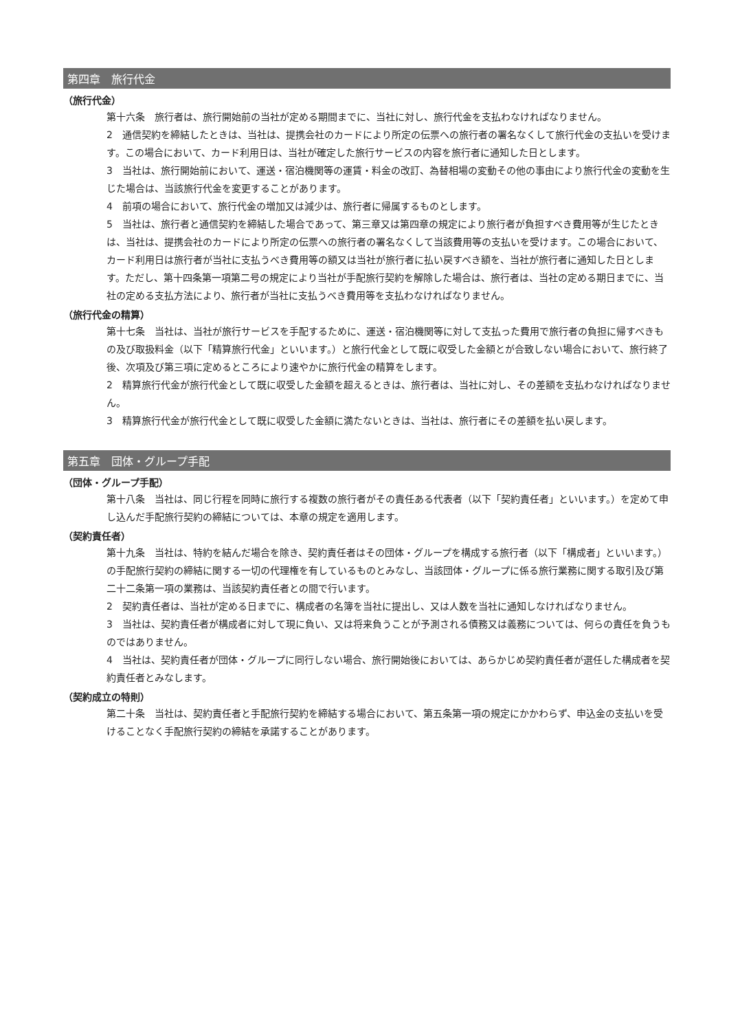第四章　旅行代金
（旅行代金）
第十六条　旅行者は、旅行開始前の当社が定める期間までに、当社に対し、旅行代金を支払わなければなりません。
2　通信契約を締結したときは、当社は、提携会社のカードにより所定の伝票への旅行者の署名なくして旅行代金の支払いを受けます。この場合において、カード利用日は、当社が確定した旅行サービスの内容を旅行者に通知した日とします。
3　当社は、旅行開始前において、運送・宿泊機関等の運賃・料金の改訂、為替相場の変動その他の事由により旅行代金の変動を生じた場合は、当該旅行代金を変更することがあります。
4　前項の場合において、旅行代金の増加又は減少は、旅行者に帰属するものとします。
5　当社は、旅行者と通信契約を締結した場合であって、第三章又は第四章の規定により旅行者が負担すべき費用等が生じたときは、当社は、提携会社のカードにより所定の伝票への旅行者の署名なくして当該費用等の支払いを受けます。この場合において、カード利用日は旅行者が当社に支払うべき費用等の額又は当社が旅行者に払い戻すべき額を、当社が旅行者に通知した日とします。ただし、第十四条第一項第二号の規定により当社が手配旅行契約を解除した場合は、旅行者は、当社の定める期日までに、当社の定める支払方法により、旅行者が当社に支払うべき費用等を支払わなければなりません。
（旅行代金の精算）
第十七条　当社は、当社が旅行サービスを手配するために、運送・宿泊機関等に対して支払った費用で旅行者の負担に帰すべきもの及び取扱料金（以下「精算旅行代金」といいます。）と旅行代金として既に収受した金額とが合致しない場合において、旅行終了後、次項及び第三項に定めるところにより速やかに旅行代金の精算をします。
2　精算旅行代金が旅行代金として既に収受した金額を超えるときは、旅行者は、当社に対し、その差額を支払わなければなりません。
3　精算旅行代金が旅行代金として既に収受した金額に満たないときは、当社は、旅行者にその差額を払い戻します。
第五章　団体・グループ手配
（団体・グループ手配）
第十八条　当社は、同じ行程を同時に旅行する複数の旅行者がその責任ある代表者（以下「契約責任者」といいます。）を定めて申し込んだ手配旅行契約の締結については、本章の規定を適用します。
（契約責任者）
第十九条　当社は、特約を結んだ場合を除き、契約責任者はその団体・グループを構成する旅行者（以下「構成者」といいます。）の手配旅行契約の締結に関する一切の代理権を有しているものとみなし、当該団体・グループに係る旅行業務に関する取引及び第二十二条第一項の業務は、当該契約責任者との間で行います。
2　契約責任者は、当社が定める日までに、構成者の名簿を当社に提出し、又は人数を当社に通知しなければなりません。
3　当社は、契約責任者が構成者に対して現に負い、又は将来負うことが予測される債務又は義務については、何らの責任を負うものではありません。
4　当社は、契約責任者が団体・グループに同行しない場合、旅行開始後においては、あらかじめ契約責任者が選任した構成者を契約責任者とみなします。
（契約成立の特則）
第二十条　当社は、契約責任者と手配旅行契約を締結する場合において、第五条第一項の規定にかかわらず、申込金の支払いを受けることなく手配旅行契約の締結を承諾することがあります。